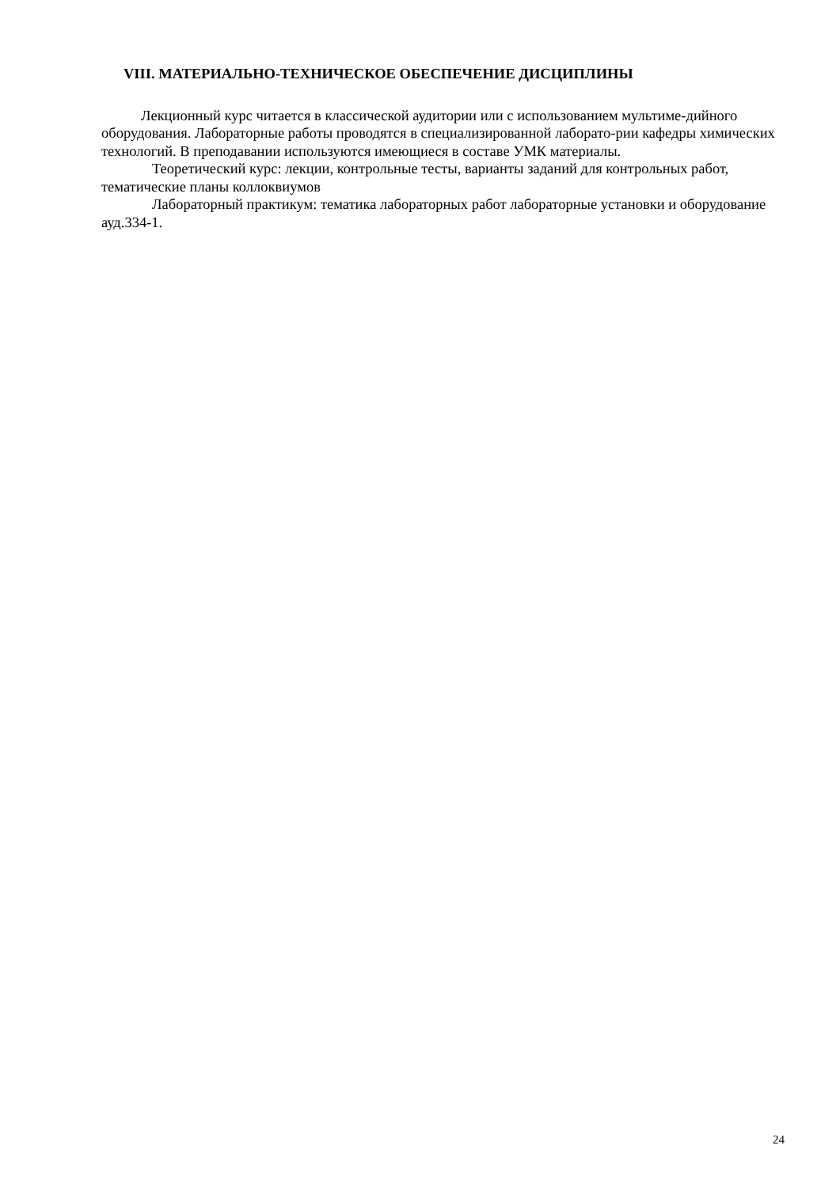VIII. МАТЕРИАЛЬНО-ТЕХНИЧЕСКОЕ ОБЕСПЕЧЕНИЕ ДИСЦИПЛИНЫ
Лекционный курс читается в классической аудитории или с использованием мультиме-дийного оборудования. Лабораторные работы проводятся в специализированной лаборато-рии кафедры химических технологий. В преподавании используются имеющиеся в составе УМК материалы.
Теоретический курс: лекции, контрольные тесты, варианты заданий для контрольных работ, тематические планы коллоквиумов
Лабораторный практикум: тематика лабораторных работ лабораторные установки и оборудование ауд.334-1.
24